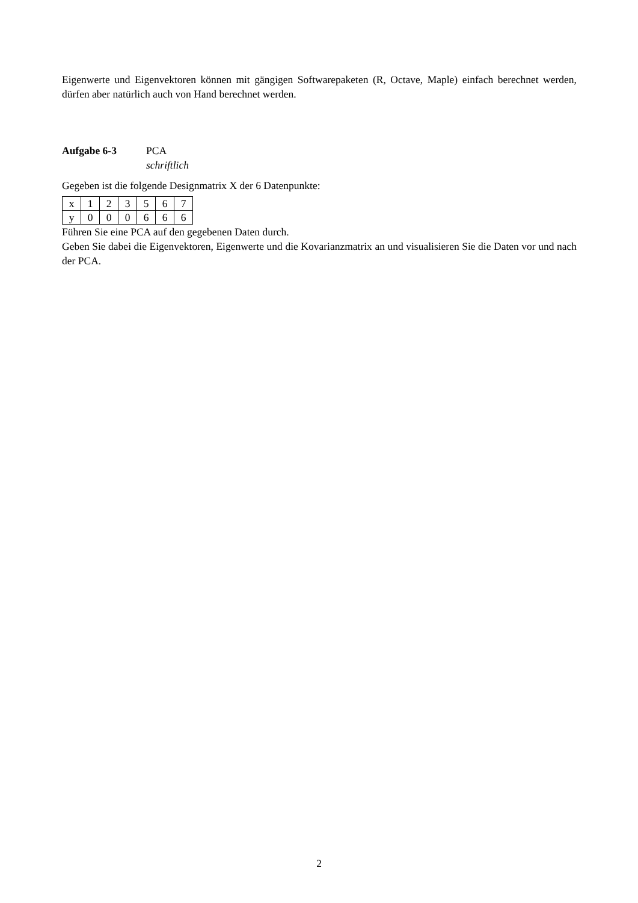Eigenwerte und Eigenvektoren können mit gängigen Softwarepaketen (R, Octave, Maple) einfach berechnet werden, dürfen aber natürlich auch von Hand berechnet werden.
Aufgabe 6-3 PCA
schriftlich
Gegeben ist die folgende Designmatrix X der 6 Datenpunkte:
| x | 1 | 2 | 3 | 5 | 6 | 7 |
| y | 0 | 0 | 0 | 6 | 6 | 6 |
Führen Sie eine PCA auf den gegebenen Daten durch.
Geben Sie dabei die Eigenvektoren, Eigenwerte und die Kovarianzmatrix an und visualisieren Sie die Daten vor und nach der PCA.
2